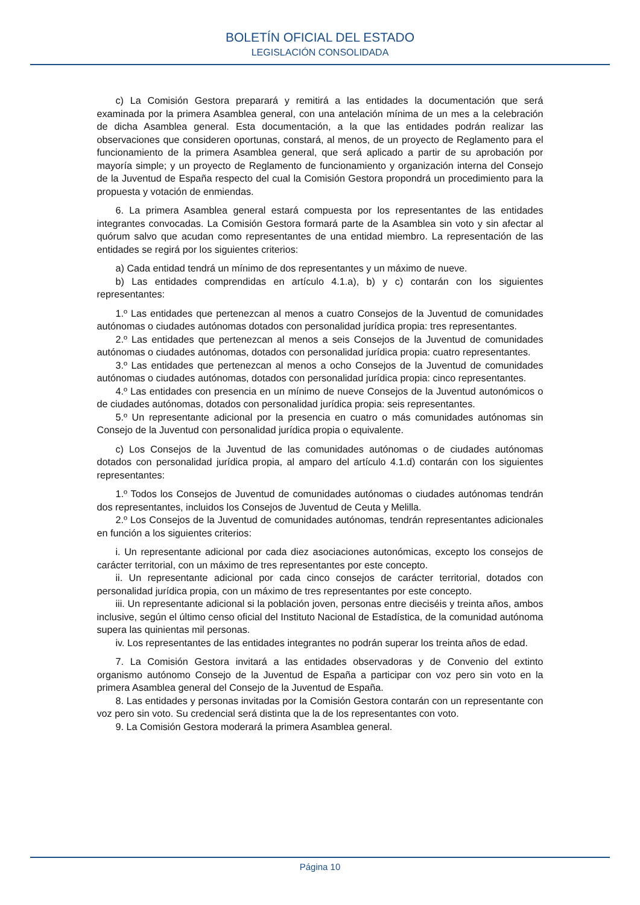BOLETÍN OFICIAL DEL ESTADO
LEGISLACIÓN CONSOLIDADA
c) La Comisión Gestora preparará y remitirá a las entidades la documentación que será examinada por la primera Asamblea general, con una antelación mínima de un mes a la celebración de dicha Asamblea general. Esta documentación, a la que las entidades podrán realizar las observaciones que consideren oportunas, constará, al menos, de un proyecto de Reglamento para el funcionamiento de la primera Asamblea general, que será aplicado a partir de su aprobación por mayoría simple; y un proyecto de Reglamento de funcionamiento y organización interna del Consejo de la Juventud de España respecto del cual la Comisión Gestora propondrá un procedimiento para la propuesta y votación de enmiendas.
6. La primera Asamblea general estará compuesta por los representantes de las entidades integrantes convocadas. La Comisión Gestora formará parte de la Asamblea sin voto y sin afectar al quórum salvo que acudan como representantes de una entidad miembro. La representación de las entidades se regirá por los siguientes criterios:
a) Cada entidad tendrá un mínimo de dos representantes y un máximo de nueve.
b) Las entidades comprendidas en artículo 4.1.a), b) y c) contarán con los siguientes representantes:
1.º Las entidades que pertenezcan al menos a cuatro Consejos de la Juventud de comunidades autónomas o ciudades autónomas dotados con personalidad jurídica propia: tres representantes.
2.º Las entidades que pertenezcan al menos a seis Consejos de la Juventud de comunidades autónomas o ciudades autónomas, dotados con personalidad jurídica propia: cuatro representantes.
3.º Las entidades que pertenezcan al menos a ocho Consejos de la Juventud de comunidades autónomas o ciudades autónomas, dotados con personalidad jurídica propia: cinco representantes.
4.º Las entidades con presencia en un mínimo de nueve Consejos de la Juventud autonómicos o de ciudades autónomas, dotados con personalidad jurídica propia: seis representantes.
5.º Un representante adicional por la presencia en cuatro o más comunidades autónomas sin Consejo de la Juventud con personalidad jurídica propia o equivalente.
c) Los Consejos de la Juventud de las comunidades autónomas o de ciudades autónomas dotados con personalidad jurídica propia, al amparo del artículo 4.1.d) contarán con los siguientes representantes:
1.º Todos los Consejos de Juventud de comunidades autónomas o ciudades autónomas tendrán dos representantes, incluidos los Consejos de Juventud de Ceuta y Melilla.
2.º Los Consejos de la Juventud de comunidades autónomas, tendrán representantes adicionales en función a los siguientes criterios:
i. Un representante adicional por cada diez asociaciones autonómicas, excepto los consejos de carácter territorial, con un máximo de tres representantes por este concepto.
ii. Un representante adicional por cada cinco consejos de carácter territorial, dotados con personalidad jurídica propia, con un máximo de tres representantes por este concepto.
iii. Un representante adicional si la población joven, personas entre dieciséis y treinta años, ambos inclusive, según el último censo oficial del Instituto Nacional de Estadística, de la comunidad autónoma supera las quinientas mil personas.
iv. Los representantes de las entidades integrantes no podrán superar los treinta años de edad.
7. La Comisión Gestora invitará a las entidades observadoras y de Convenio del extinto organismo autónomo Consejo de la Juventud de España a participar con voz pero sin voto en la primera Asamblea general del Consejo de la Juventud de España.
8. Las entidades y personas invitadas por la Comisión Gestora contarán con un representante con voz pero sin voto. Su credencial será distinta que la de los representantes con voto.
9. La Comisión Gestora moderará la primera Asamblea general.
Página 10